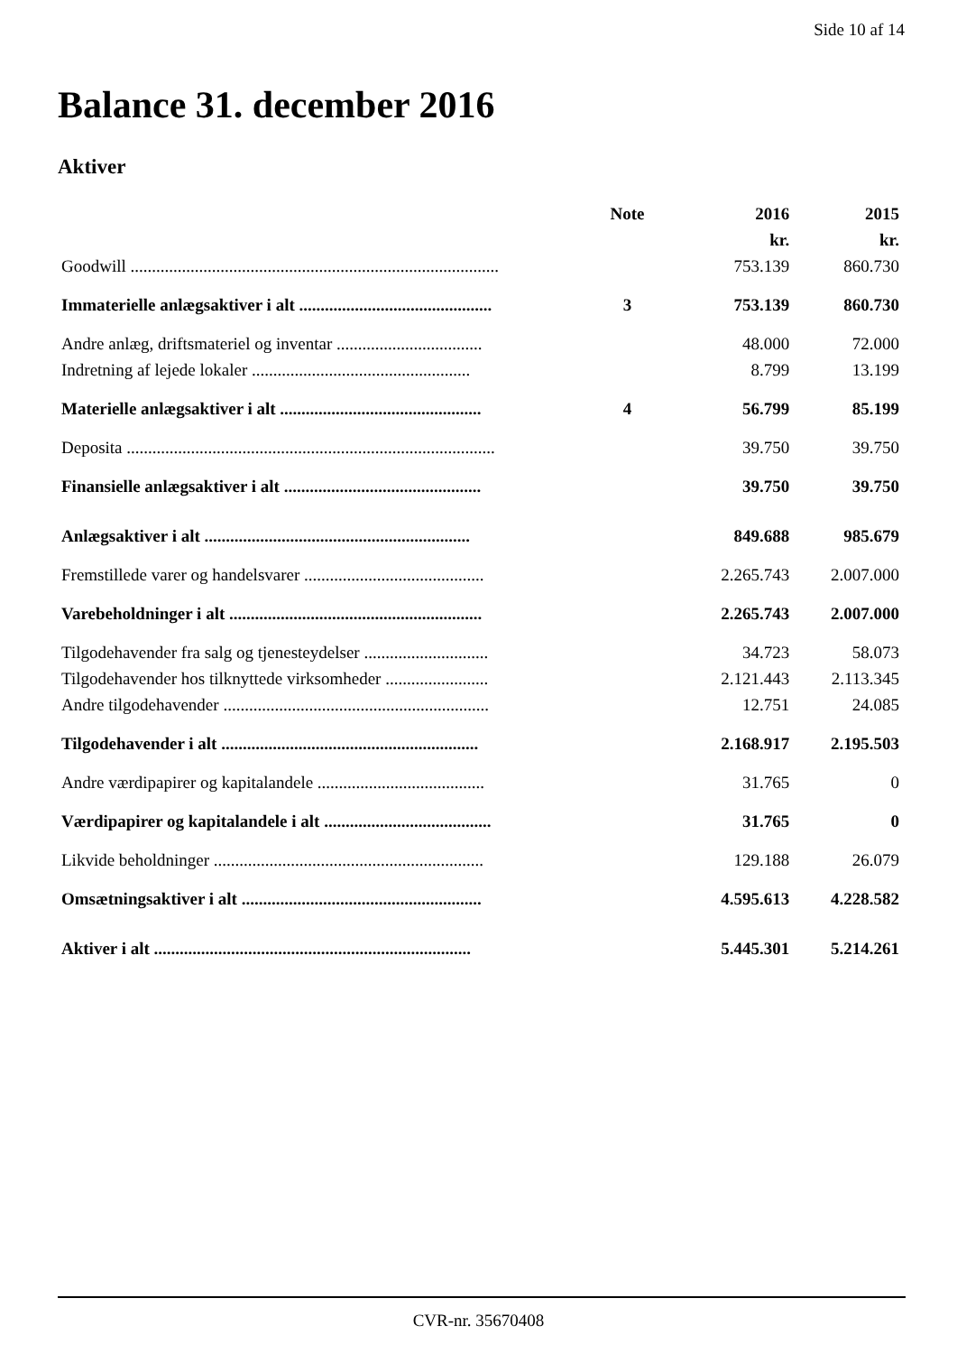Side 10 af 14
Balance 31. december 2016
Aktiver
| | Note | 2016 | 2015 |
| --- | --- | --- | --- |
| | | kr. | kr. |
| Goodwill ...................................................................................... | | 753.139 | 860.730 |
| Immaterielle anlægsaktiver i alt ............................................. | 3 | 753.139 | 860.730 |
| Andre anlæg, driftsmateriel og inventar .................................. | | 48.000 | 72.000 |
| Indretning af lejede lokaler ................................................... | | 8.799 | 13.199 |
| Materielle anlægsaktiver i alt ............................................... | 4 | 56.799 | 85.199 |
| Deposita ...................................................................................... | | 39.750 | 39.750 |
| Finansielle anlægsaktiver i alt .............................................. | | 39.750 | 39.750 |
| Anlægsaktiver i alt .............................................................. | | 849.688 | 985.679 |
| Fremstillede varer og handelsvarer .......................................... | | 2.265.743 | 2.007.000 |
| Varebeholdninger i alt ........................................................... | | 2.265.743 | 2.007.000 |
| Tilgodehavender fra salg og tjenesteydelser ............................. | | 34.723 | 58.073 |
| Tilgodehavender hos tilknyttede virksomheder ........................ | | 2.121.443 | 2.113.345 |
| Andre tilgodehavender .............................................................. | | 12.751 | 24.085 |
| Tilgodehavender i alt ............................................................ | | 2.168.917 | 2.195.503 |
| Andre værdipapirer og kapitalandele ....................................... | | 31.765 | 0 |
| Værdipapirer og kapitalandele i alt ....................................... | | 31.765 | 0 |
| Likvide beholdninger ............................................................... | | 129.188 | 26.079 |
| Omsætningsaktiver i alt ........................................................ | | 4.595.613 | 4.228.582 |
| Aktiver i alt .......................................................................... | | 5.445.301 | 5.214.261 |
CVR-nr. 35670408